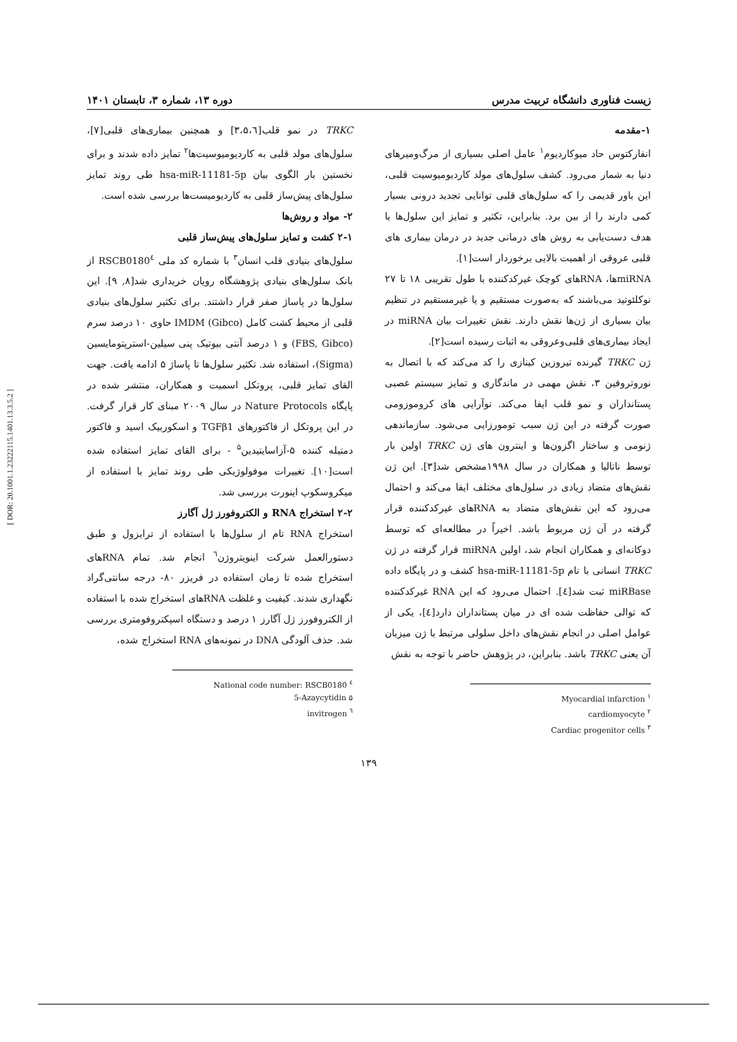[ DOR: 20.1001.1.23222115.1401.13.3.5.2 ]
زیست فناوری دانشگاه تربیت مدرس دوره ۱۳، شماره ۳، تابستان ۱۴۰۱
۱-مقدمه
انفارکتوس حاد میوکاردیوم<sup>۱</sup> عامل اصلی بسیاری از مرگ‌ومیرهای دنیا به شمار می‌رود. کشف سلول‌های مولد کاردیومیوسیت قلبی، این باور قدیمی را که سلول‌های قلبی توانایی تجدید درونی بسیار کمی دارند را از بین برد. بنابراین، تکثیر و تمایز این سلول‌ها با هدف دست‌یابی به روش های درمانی جدید در درمان بیماری های قلبی عروقی از اهمیت بالایی برخوردار است[۱].
miRNAها، RNAهای کوچک غیرکدکننده با طول تقریبی ۱۸ تا ۲۷ نوکلئوتید می‌باشند که به‌صورت مستقیم و یا غیرمستقیم در تنظیم بیان بسیاری از ژن‌ها نقش دارند. نقش تغییرات بیان miRNA در ایجاد بیماری‌های قلبی‌وعروقی به اثبات رسیده است[۲].
ژن TRKC گیرنده تیروزین کینازی را کد می‌کند که با اتصال به نوروتروفین ۳، نقش مهمی در ماندگاری و تمایز سیستم عصبی پستانداران و نمو قلب ایفا می‌کند. نوآرایی های کروموزومی صورت گرفته در این ژن سبب تومورزایی می‌شود. سازماندهی ژنومی و ساختار اگزون‌ها و اینترون های ژن TRKC اولین بار توسط ناتالیا و همکاران در سال ۱۹۹۸مشخص شد[۳]. این ژن نقش‌های متضاد زیادی در سلول‌های مختلف ایفا می‌کند و احتمال می‌رود که این نقش‌های متضاد به RNAهای غیرکدکننده قرار گرفته در آن ژن مربوط باشد. اخیراً در مطالعه‌ای که توسط دوکانه‌ای و همکاران انجام شد، اولین miRNA قرار گرفته در ژن TRKC انسانی با نام hsa-miR-11181-5p کشف و در پایگاه داده miRBase ثبت شد[٤]. احتمال می‌رود که این RNA غیرکدکننده که توالی حفاظت شده ای در میان پستانداران دارد[٤]، یکی از عوامل اصلی در انجام نقش‌های داخل سلولی مرتبط با ژن میزبان آن یعنی TRKC باشد. بنابراین، در پژوهش حاضر با توجه به نقش
Myocardial infarction <sup>۱</sup>
cardiomyocyte <sup>۲</sup>
Cardiac progenitor cells <sup>۳</sup>
TRKC در نمو قلب[۳،۵،٦] و همچنین بیماری‌های قلبی[۷]، سلول‌های مولد قلبی به کاردیومیوسیت‌ها<sup>۲</sup> تمایز داده شدند و برای نخستین بار الگوی بیان hsa-miR-11181-5p طی روند تمایز سلول‌های پیش‌ساز قلبی به کاردیومیست‌ها بررسی شده است.
۲- مواد و روش‌ها
۲-۱ کشت و تمایز سلول‌های پیش‌ساز قلبی
سلول‌های بنیادی قلب انسان<sup>۳</sup> با شماره کد ملی RSCB0180<sup>٤</sup> از بانک سلول‌های بنیادی پژوهشگاه رویان خریداری شد[۸, ۹]. این سلول‌ها در پاساژ صفر قرار داشتند. برای تکثیر سلول‌های بنیادی قلبی از محیط کشت کامل IMDM (Gibco) حاوی ۱۰ درصد سرم (FBS, Gibco) و ۱ درصد آنتی بیوتیک پنی سیلین-استرپتومایسین (Sigma)، استفاده شد. تکثیر سلول‌ها تا پاساژ ۵ ادامه یافت. جهت القای تمایز قلبی، پروتکل اسمیت و همکاران، منتشر شده در پایگاه Nature Protocols در سال ۲۰۰۹ مبنای کار قرار گرفت. در این پروتکل از فاکتورهای TGFβ1 و اسکوربیک اسید و فاکتور دمتیله کننده ۵-آزاسایتیدین<sup>۵</sup> - برای القای تمایز استفاده شده است[۱۰]. تغییرات موفولوژیکی طی روند تمایز با استفاده از میکروسکوپ اینورت بررسی شد.
۲-۲ استخراج RNA و الکتروفورز ژل آگارز
استخراج RNA تام از سلول‌ها با استفاده از ترایزول و طبق دستورالعمل شرکت اینویتروژن<sup>٦</sup> انجام شد. تمام RNAهای استخراج شده تا زمان استفاده در فریزر ۸۰- درجه سانتی‌گراد نگهداری شدند. کیفیت و غلظت RNAهای استخراج شده با استفاده از الکتروفورز ژل آگارز ۱ درصد و دستگاه اسپکتروفومتری بررسی شد. حذف آلودگی DNA در نمونه‌های RNA استخراج شده،
National code number: RSCB0180 <sup>٤</sup>
5-Azaycytidin ۵
invitrogen <sup>٦</sup>
۱۳۹